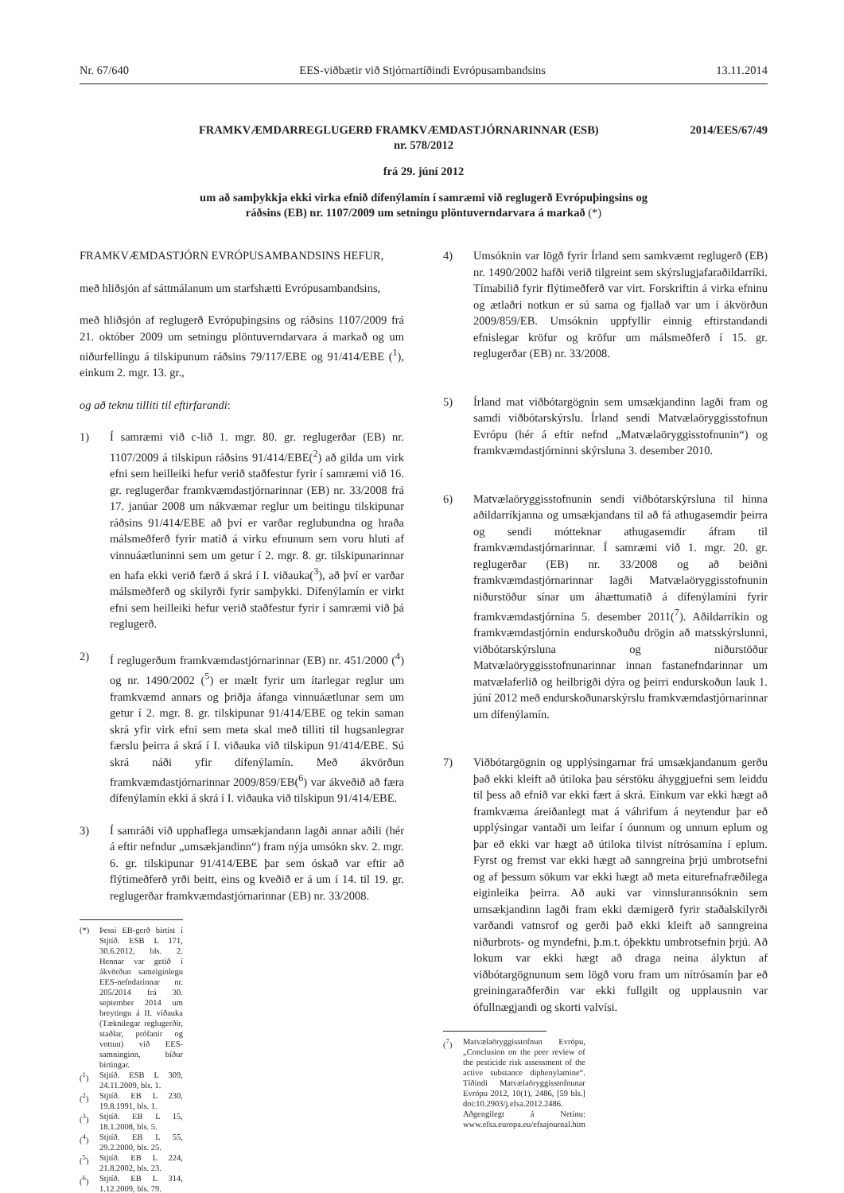Nr. 67/640 EES-viðbætir við Stjórnartíðindi Evrópusambandsins 13.11.2014
FRAMKVÆMDARREGLUGERÐ FRAMKVÆMDASTJÓRNARINNAR (ESB) 2014/EES/67/49
nr. 578/2012
frá 29. júní 2012
um að samþykkja ekki virka efnið dífenýlamín í samræmi við reglugerð Evrópuþingsins og
ráðsins (EB) nr. 1107/2009 um setningu plöntuverndarvara á markað (*)
FRAMKVÆMDASTJÓRN EVRÓPUSAMBANDSINS HEFUR,
með hliðsjón af sáttmálanum um starfshætti Evrópusambandsins,
með hliðsjón af reglugerð Evrópuþingsins og ráðsins 1107/2009 frá 21. október 2009 um setningu plöntuverndarvara á markað og um niðurfellingu á tilskipunum ráðsins 79/117/EBE og 91/414/EBE (<sup>1</sup>), einkum 2. mgr. 13. gr.,
og að teknu tilliti til eftirfarandi:
1) Í samræmi við c-lið 1. mgr. 80. gr. reglugerðar (EB) nr. 1107/2009 á tilskipun ráðsins 91/414/EBE(<sup>2</sup>) að gilda um virk efni sem heilleiki hefur verið staðfestur fyrir í samræmi við 16. gr. reglugerðar framkvæmdastjórnarinnar (EB) nr. 33/2008 frá 17. janúar 2008 um nákvæmar reglur um beitingu tilskipunar ráðsins 91/414/EBE að því er varðar reglubundna og hraða málsmeðferð fyrir matið á virku efnunum sem voru hluti af vinnuáætluninni sem um getur í 2. mgr. 8. gr. tilskipunarinnar en hafa ekki verið færð á skrá í I. viðauka(<sup>3</sup>), að því er varðar málsmeðferð og skilyrði fyrir samþykki. Dífenýlamín er virkt efni sem heilleiki hefur verið staðfestur fyrir í samræmi við þá reglugerð.
2) Í reglugerðum framkvæmdastjórnarinnar (EB) nr. 451/2000 (<sup>4</sup>) og nr. 1490/2002 (<sup>5</sup>) er mælt fyrir um ítarlegar reglur um framkvæmd annars og þriðja áfanga vinnuáætlunar sem um getur í 2. mgr. 8. gr. tilskipunar 91/414/EBE og tekin saman skrá yfir virk efni sem meta skal með tilliti til hugsanlegrar færslu þeirra á skrá í I. viðauka við tilskipun 91/414/EBE. Sú skrá náði yfir dífenýlamín. Með ákvörðun framkvæmdastjórnarinnar 2009/859/EB(<sup>6</sup>) var ákveðið að færa dífenýlamín ekki á skrá í I. viðauka við tilskipun 91/414/EBE.
3) Í samráði við upphaflega umsækjandann lagði annar aðili (hér á eftir nefndur „umsækjandinn“) fram nýja umsókn skv. 2. mgr. 6. gr. tilskipunar 91/414/EBE þar sem óskað var eftir að flýtimeðferð yrði beitt, eins og kveðið er á um í 14. til 19. gr. reglugerðar framkvæmdastjórnarinnar (EB) nr. 33/2008.
(*) Þessi EB-gerð birtist í Stjtíð. ESB L 171, 30.6.2012, bls. 2. Hennar var getið í ákvörðun sameiginlegu EES-nefndarinnar nr. 205/2014 frá 30. september 2014 um breytingu á II. viðauka (Tæknilegar reglugerðir, staðlar, prófanir og vottun) við EES-samninginn, bíður birtingar.
(<sup>1</sup>) Stjtíð. ESB L 309, 24.11.2009, bls. 1.
(<sup>2</sup>) Stjtíð. EB L 230, 19.8.1991, bls. 1.
(<sup>3</sup>) Stjtíð. EB L 15, 18.1.2008, bls. 5.
(<sup>4</sup>) Stjtíð. EB L 55, 29.2.2000, bls. 25.
(<sup>5</sup>) Stjtíð. EB L 224, 21.8.2002, bls. 23.
(<sup>6</sup>) Stjtíð. EB L 314, 1.12.2009, bls. 79.
4) Umsóknin var lögð fyrir Írland sem samkvæmt reglugerð (EB) nr. 1490/2002 hafði verið tilgreint sem skýrslugjafaraðildarríki. Tímabilið fyrir flýtimeðferð var virt. Forskriftin á virka efninu og ætlaðri notkun er sú sama og fjallað var um í ákvörðun 2009/859/EB. Umsóknin uppfyllir einnig eftirstandandi efnislegar kröfur og kröfur um málsmeðferð í 15. gr. reglugerðar (EB) nr. 33/2008.
5) Írland mat viðbótargögnin sem umsækjandinn lagði fram og samdi viðbótarskýrslu. Írland sendi Matvælaöryggisstofnun Evrópu (hér á eftir nefnd „Matvælaöryggisstofnunin“) og framkvæmdastjórninni skýrsluna 3. desember 2010.
6) Matvælaöryggisstofnunin sendi viðbótarskýrsluna til hinna aðildarríkjanna og umsækjandans til að fá athugasemdir þeirra og sendi mótteknar athugasemdir áfram til framkvæmdastjórnarinnar. Í samræmi við 1. mgr. 20. gr. reglugerðar (EB) nr. 33/2008 og að beiðni framkvæmdastjórnarinnar lagði Matvælaöryggisstofnunin niðurstöður sínar um áhættumatið á dífenýlamíni fyrir framkvæmdastjórnina 5. desember 2011(<sup>7</sup>). Aðildarríkin og framkvæmdastjórnin endurskoðuðu drögin að matsskýrslunni, viðbótarskýrsluna og niðurstöður Matvælaöryggisstofnunarinnar innan fastanefndarinnar um matvælaferlið og heilbrigði dýra og þeirri endurskoðun lauk 1. júní 2012 með endurskoðunarskýrslu framkvæmdastjórnarinnar um dífenýlamín.
7) Viðbótargögnin og upplýsingarnar frá umsækjandanum gerðu það ekki kleift að útiloka þau sérstöku áhyggjuefni sem leiddu til þess að efnið var ekki fært á skrá. Einkum var ekki hægt að framkvæma áreiðanlegt mat á váhrifum á neytendur þar eð upplýsingar vantaði um leifar í óunnum og unnum eplum og þar eð ekki var hægt að útiloka tilvist nítrósamína í eplum. Fyrst og fremst var ekki hægt að sanngreina þrjú umbrotsefni og af þessum sökum var ekki hægt að meta eiturefnafræðilega eiginleika þeirra. Að auki var vinnslurannsóknin sem umsækjandinn lagði fram ekki dæmigerð fyrir staðalskilyrði varðandi vatnsrof og gerði það ekki kleift að sanngreina niðurbrots- og myndefni, þ.m.t. óþekktu umbrotsefnin þrjú. Að lokum var ekki hægt að draga neina ályktun af viðbótargögnunum sem lögð voru fram um nítrósamín þar eð greiningaraðferðin var ekki fullgilt og upplausnin var ófullnægjandi og skorti valvísi.
(<sup>7</sup>) Matvælaöryggisstofnun Evrópu, „Conclusion on the peer review of the pesticide risk assessment of the active substance diphenylamine“. Tíðindi Matvælaöryggisstofnunar Evrópu 2012, 10(1), 2486, [59 bls.] doi:10.2903/j.efsa.2012.2486. Aðgengilegt á Netinu: www.efsa.europa.eu/efsajournal.htm